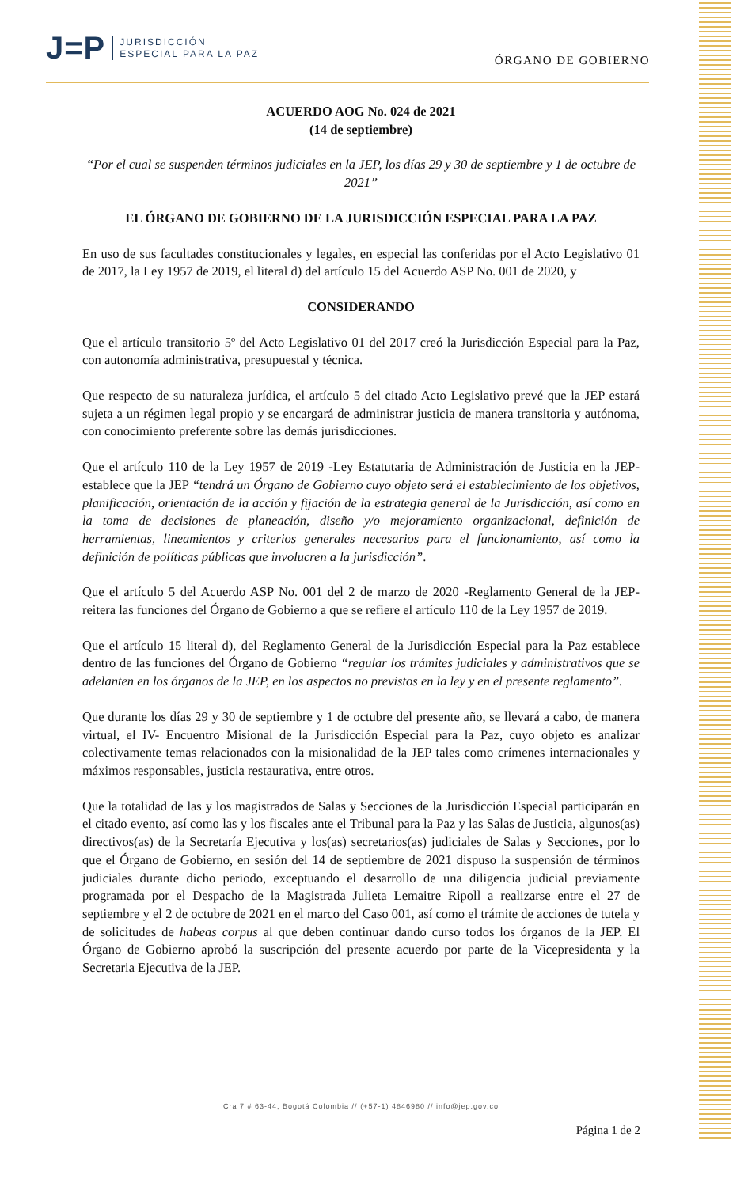J=P
JURISDICCIÓN
ESPECIAL PARA LA PAZ
ÓRGANO DE GOBIERNO
ACUERDO AOG No. 024 de 2021
(14 de septiembre)
“Por el cual se suspenden términos judiciales en la JEP, los días 29 y 30 de septiembre y 1 de octubre de 2021”
EL ÓRGANO DE GOBIERNO DE LA JURISDICCIÓN ESPECIAL PARA LA PAZ
En uso de sus facultades constitucionales y legales, en especial las conferidas por el Acto Legislativo 01 de 2017, la Ley 1957 de 2019, el literal d) del artículo 15 del Acuerdo ASP No. 001 de 2020, y
CONSIDERANDO
Que el artículo transitorio 5º del Acto Legislativo 01 del 2017 creó la Jurisdicción Especial para la Paz, con autonomía administrativa, presupuestal y técnica.
Que respecto de su naturaleza jurídica, el artículo 5 del citado Acto Legislativo prevé que la JEP estará sujeta a un régimen legal propio y se encargará de administrar justicia de manera transitoria y autónoma, con conocimiento preferente sobre las demás jurisdicciones.
Que el artículo 110 de la Ley 1957 de 2019 -Ley Estatutaria de Administración de Justicia en la JEP- establece que la JEP “tendrá un Órgano de Gobierno cuyo objeto será el establecimiento de los objetivos, planificación, orientación de la acción y fijación de la estrategia general de la Jurisdicción, así como en la toma de decisiones de planeación, diseño y/o mejoramiento organizacional, definición de herramientas, lineamientos y criterios generales necesarios para el funcionamiento, así como la definición de políticas públicas que involucren a la jurisdicción”.
Que el artículo 5 del Acuerdo ASP No. 001 del 2 de marzo de 2020 -Reglamento General de la JEP- reitera las funciones del Órgano de Gobierno a que se refiere el artículo 110 de la Ley 1957 de 2019.
Que el artículo 15 literal d), del Reglamento General de la Jurisdicción Especial para la Paz establece dentro de las funciones del Órgano de Gobierno “regular los trámites judiciales y administrativos que se adelanten en los órganos de la JEP, en los aspectos no previstos en la ley y en el presente reglamento”.
Que durante los días 29 y 30 de septiembre y 1 de octubre del presente año, se llevará a cabo, de manera virtual, el IV- Encuentro Misional de la Jurisdicción Especial para la Paz, cuyo objeto es analizar colectivamente temas relacionados con la misionalidad de la JEP tales como crímenes internacionales y máximos responsables, justicia restaurativa, entre otros.
Que la totalidad de las y los magistrados de Salas y Secciones de la Jurisdicción Especial participarán en el citado evento, así como las y los fiscales ante el Tribunal para la Paz y las Salas de Justicia, algunos(as) directivos(as) de la Secretaría Ejecutiva y los(as) secretarios(as) judiciales de Salas y Secciones, por lo que el Órgano de Gobierno, en sesión del 14 de septiembre de 2021 dispuso la suspensión de términos judiciales durante dicho periodo, exceptuando el desarrollo de una diligencia judicial previamente programada por el Despacho de la Magistrada Julieta Lemaitre Ripoll a realizarse entre el 27 de septiembre y el 2 de octubre de 2021 en el marco del Caso 001, así como el trámite de acciones de tutela y de solicitudes de habeas corpus al que deben continuar dando curso todos los órganos de la JEP. El Órgano de Gobierno aprobó la suscripción del presente acuerdo por parte de la Vicepresidenta y la Secretaria Ejecutiva de la JEP.
Cra 7 # 63-44, Bogotá Colombia // (+57-1) 4846980 // info@jep.gov.co
Página 1 de 2